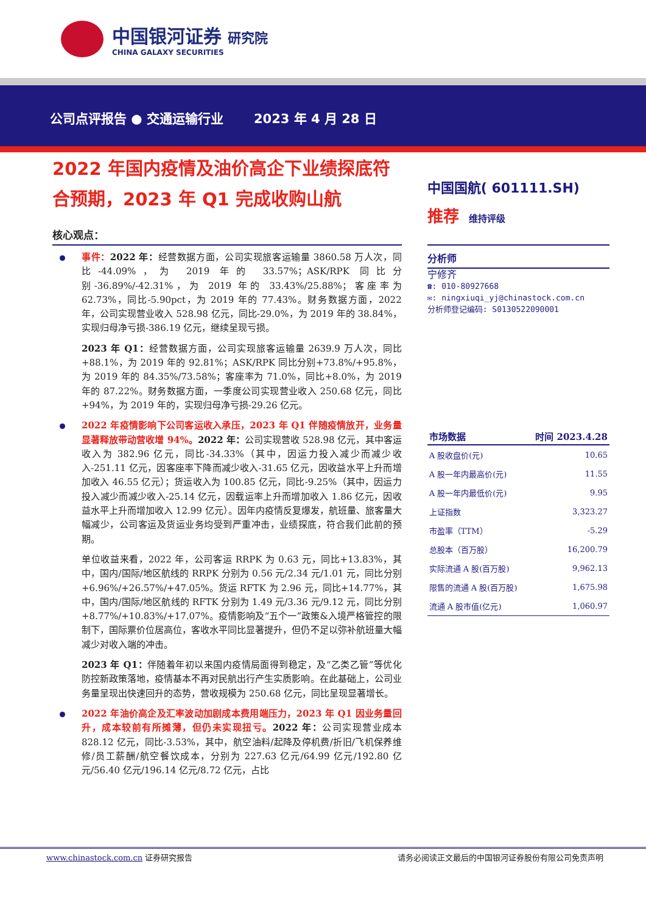中国银河证券 研究院
CHINA GALAXY SECURITIES
公司点评报告 ● 交通运输行业 2023 年 4 月 28 日
2022 年国内疫情及油价高企下业绩探底符合预期，2023 年 Q1 完成收购山航
核心观点：
事件：2022 年：经营数据方面，公司实现旅客运输量 3860.58 万人次，同比-44.09%，为 2019 年的 33.57%；ASK/RPK 同比分别-36.89%/-42.31%，为 2019 年的 33.43%/25.88%；客座率为 62.73%，同比-5.90pct，为 2019 年的 77.43%。财务数据方面，2022 年，公司实现营业收入 528.98 亿元，同比-29.0%，为 2019 年的 38.84%，实现归母净亏损-386.19 亿元，继续呈现亏损。
2023 年 Q1：经营数据方面，公司实现旅客运输量 2639.9 万人次，同比+88.1%，为 2019 年的 92.81%；ASK/RPK 同比分别+73.8%/+95.8%，为 2019 年的 84.35%/73.58%；客座率为 71.0%，同比+8.0%，为 2019 年的 87.22%。财务数据方面，一季度公司实现营业收入 250.68 亿元，同比+94%，为 2019 年的，实现归母净亏损-29.26 亿元。
2022 年疫情影响下公司客运收入承压，2023 年 Q1 伴随疫情放开，业务量显著释放带动营收增 94%。2022 年：公司实现营收 528.98 亿元，其中客运收入为 382.96 亿元，同比-34.33%（其中，因运力投入减少而减少收入-251.11 亿元，因客座率下降而减少收入-31.65 亿元，因收益水平上升而增加收入 46.55 亿元）；货运收入为 100.85 亿元，同比-9.25%（其中，因运力投入减少而减少收入-25.14 亿元，因载运率上升而增加收入 1.86 亿元，因收益水平上升而增加收入 12.99 亿元）。因年内疫情反复爆发，航班量、旅客量大幅减少，公司客运及货运业务均受到严重冲击，业绩探底，符合我们此前的预期。
单位收益来看，2022 年，公司客运 RRPK 为 0.63 元，同比+13.83%，其中，国内/国际/地区航线的 RRPK 分别为 0.56 元/2.34 元/1.01 元，同比分别+6.96%/+26.57%/+47.05%。货运 RFTK 为 2.96 元，同比+14.77%，其中，国内/国际/地区航线的 RFTK 分别为 1.49 元/3.36 元/9.12 元，同比分别+8.77%/+10.83%/+17.07%。疫情影响及“五个一”政策&入境严格管控的限制下，国际票价位居高位，客收水平同比显著提升，但仍不足以弥补航班量大幅减少对收入端的冲击。
2023 年 Q1：伴随着年初以来国内疫情局面得到稳定，及“乙类乙管”等优化防控新政策落地，疫情基本不再对民航出行产生实质影响。在此基础上，公司业务量呈现出快速回升的态势，营收规模为 250.68 亿元，同比呈现显著增长。
2022 年油价高企及汇率波动加剧成本费用端压力，2023 年 Q1 因业务量回升，成本较前有所摊薄，但仍未实现扭亏。2022 年：公司实现营业成本 828.12 亿元，同比-3.53%，其中，航空油料/起降及停机费/折旧/飞机保养维修/员工薪酬/航空餐饮成本，分别为 227.63 亿元/64.99 亿元/192.80 亿元/56.40 亿元/196.14 亿元/8.72 亿元，占比
中国国航( 601111.SH)
推荐 维持评级
分析师
宁修齐
☎: 010-80927668
✉: ningxiuqi_yj@chinastock.com.cn
分析师登记编码: S0130522090001
| 市场数据 | 时间 2023.4.28 |
| --- | --- |
| A 股收盘价(元) | 10.65 |
| A 股一年内最高价(元) | 11.55 |
| A 股一年内最低价(元) | 9.95 |
| 上证指数 | 3,323.27 |
| 市盈率（TTM） | -5.29 |
| 总股本（百万股） | 16,200.79 |
| 实际流通 A 股(百万股) | 9,962.13 |
| 限售的流通 A 股(百万股) | 1,675.98 |
| 流通 A 股市值(亿元) | 1,060.97 |
www.chinastock.com.cn 证券研究报告 请务必阅读正文最后的中国银河证券股份有限公司免责声明